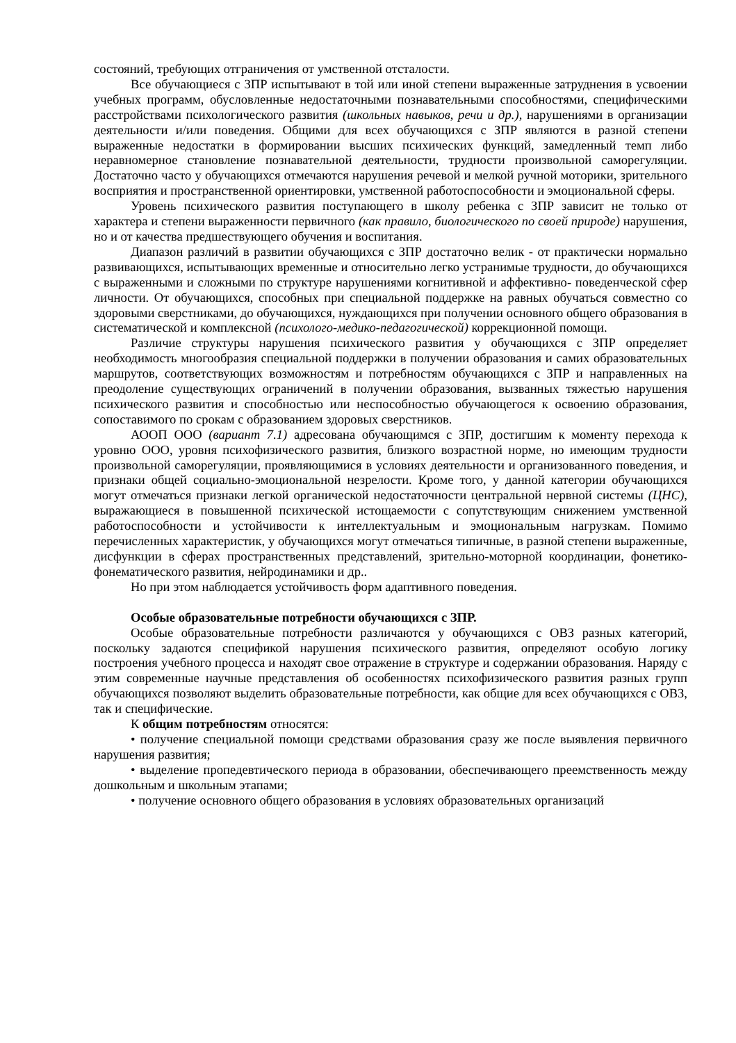состояний, требующих отграничения от умственной отсталости.
Все обучающиеся с ЗПР испытывают в той или иной степени выраженные затруднения в усвоении учебных программ, обусловленные недостаточными познавательными способностями, специфическими расстройствами психологического развития (школьных навыков, речи и др.), нарушениями в организации деятельности и/или поведения. Общими для всех обучающихся с ЗПР являются в разной степени выраженные недостатки в формировании высших психических функций, замедленный темп либо неравномерное становление познавательной деятельности, трудности произвольной саморегуляции. Достаточно часто у обучающихся отмечаются нарушения речевой и мелкой ручной моторики, зрительного восприятия и пространственной ориентировки, умственной работоспособности и эмоциональной сферы.
Уровень психического развития поступающего в школу ребенка с ЗПР зависит не только от характера и степени выраженности первичного (как правило, биологического по своей природе) нарушения, но и от качества предшествующего обучения и воспитания.
Диапазон различий в развитии обучающихся с ЗПР достаточно велик - от практически нормально развивающихся, испытывающих временные и относительно легко устранимые трудности, до обучающихся с выраженными и сложными по структуре нарушениями когнитивной и аффективно- поведенческой сфер личности. От обучающихся, способных при специальной поддержке на равных обучаться совместно со здоровыми сверстниками, до обучающихся, нуждающихся при получении основного общего образования в систематической и комплексной (психолого-медико-педагогической) коррекционной помощи.
Различие структуры нарушения психического развития у обучающихся с ЗПР определяет необходимость многообразия специальной поддержки в получении образования и самих образовательных маршрутов, соответствующих возможностям и потребностям обучающихся с ЗПР и направленных на преодоление существующих ограничений в получении образования, вызванных тяжестью нарушения психического развития и способностью или неспособностью обучающегося к освоению образования, сопоставимого по срокам с образованием здоровых сверстников.
АООП ООО (вариант 7.1) адресована обучающимся с ЗПР, достигшим к моменту перехода к уровню ООО, уровня психофизического развития, близкого возрастной норме, но имеющим трудности произвольной саморегуляции, проявляющимися в условиях деятельности и организованного поведения, и признаки общей социально-эмоциональной незрелости. Кроме того, у данной категории обучающихся могут отмечаться признаки легкой органической недостаточности центральной нервной системы (ЦНС), выражающиеся в повышенной психической истощаемости с сопутствующим снижением умственной работоспособности и устойчивости к интеллектуальным и эмоциональным нагрузкам. Помимо перечисленных характеристик, у обучающихся могут отмечаться типичные, в разной степени выраженные, дисфункции в сферах пространственных представлений, зрительно-моторной координации, фонетико-фонематического развития, нейродинамики и др..
Но при этом наблюдается устойчивость форм адаптивного поведения.
Особые образовательные потребности обучающихся с ЗПР.
Особые образовательные потребности различаются у обучающихся с ОВЗ разных категорий, поскольку задаются спецификой нарушения психического развития, определяют особую логику построения учебного процесса и находят свое отражение в структуре и содержании образования. Наряду с этим современные научные представления об особенностях психофизического развития разных групп обучающихся позволяют выделить образовательные потребности, как общие для всех обучающихся с ОВЗ, так и специфические.
К общим потребностям относятся:
• получение специальной помощи средствами образования сразу же после выявления первичного нарушения развития;
• выделение пропедевтического периода в образовании, обеспечивающего преемственность между дошкольным и школьным этапами;
• получение основного общего образования в условиях образовательных организаций